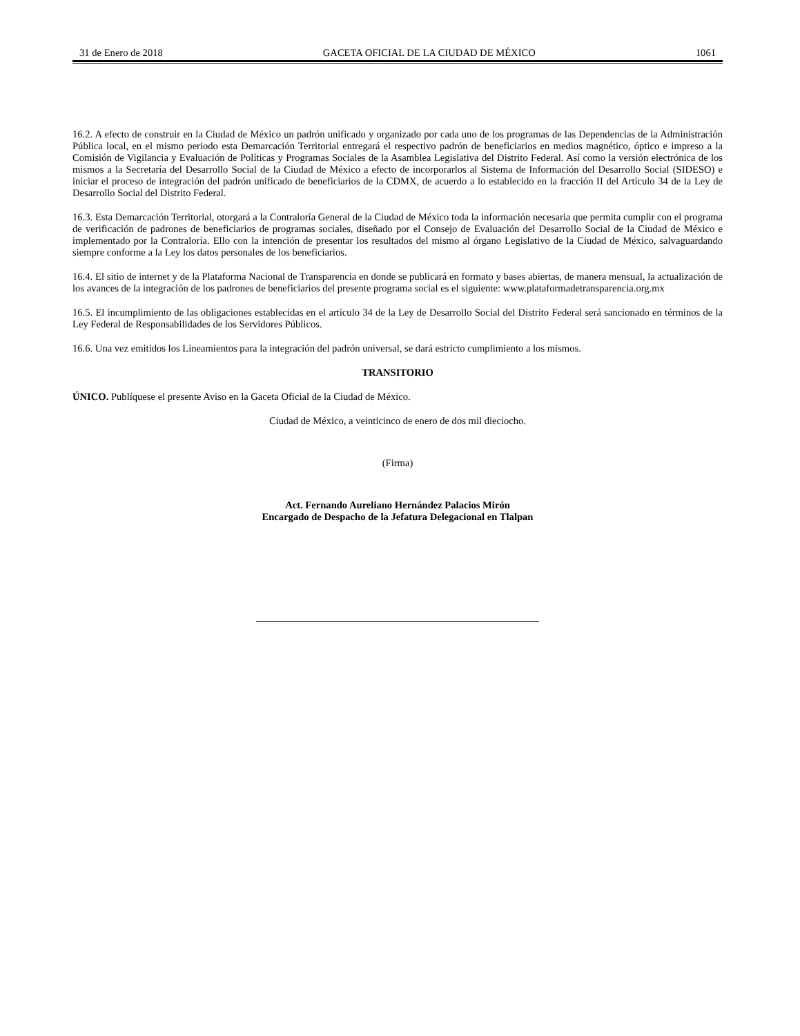31 de Enero de 2018 GACETA OFICIAL DE LA CIUDAD DE MÉXICO 1061
16.2. A efecto de construir en la Ciudad de México un padrón unificado y organizado por cada uno de los programas de las Dependencias de la Administración Pública local, en el mismo periodo esta Demarcación Territorial entregará el respectivo padrón de beneficiarios en medios magnético, óptico e impreso a la Comisión de Vigilancia y Evaluación de Políticas y Programas Sociales de la Asamblea Legislativa del Distrito Federal. Así como la versión electrónica de los mismos a la Secretaría del Desarrollo Social de la Ciudad de México a efecto de incorporarlos al Sistema de Información del Desarrollo Social (SIDESO) e iniciar el proceso de integración del padrón unificado de beneficiarios de la CDMX, de acuerdo a lo establecido en la fracción II del Artículo 34 de la Ley de Desarrollo Social del Distrito Federal.
16.3. Esta Demarcación Territorial, otorgará a la Contraloría General de la Ciudad de México toda la información necesaria que permita cumplir con el programa de verificación de padrones de beneficiarios de programas sociales, diseñado por el Consejo de Evaluación del Desarrollo Social de la Ciudad de México e implementado por la Contraloría. Ello con la intención de presentar los resultados del mismo al órgano Legislativo de la Ciudad de México, salvaguardando siempre conforme a la Ley los datos personales de los beneficiarios.
16.4. El sitio de internet y de la Plataforma Nacional de Transparencia en donde se publicará en formato y bases abiertas, de manera mensual, la actualización de los avances de la integración de los padrones de beneficiarios del presente programa social es el siguiente: www.plataformadetransparencia.org.mx
16.5. El incumplimiento de las obligaciones establecidas en el artículo 34 de la Ley de Desarrollo Social del Distrito Federal será sancionado en términos de la Ley Federal de Responsabilidades de los Servidores Públicos.
16.6. Una vez emitidos los Lineamientos para la integración del padrón universal, se dará estricto cumplimiento a los mismos.
TRANSITORIO
ÚNICO. Publíquese el presente Aviso en la Gaceta Oficial de la Ciudad de México.
Ciudad de México, a veinticinco de enero de dos mil dieciocho.
(Firma)
Act. Fernando Aureliano Hernández Palacios Mirón
Encargado de Despacho de la Jefatura Delegacional en Tlalpan